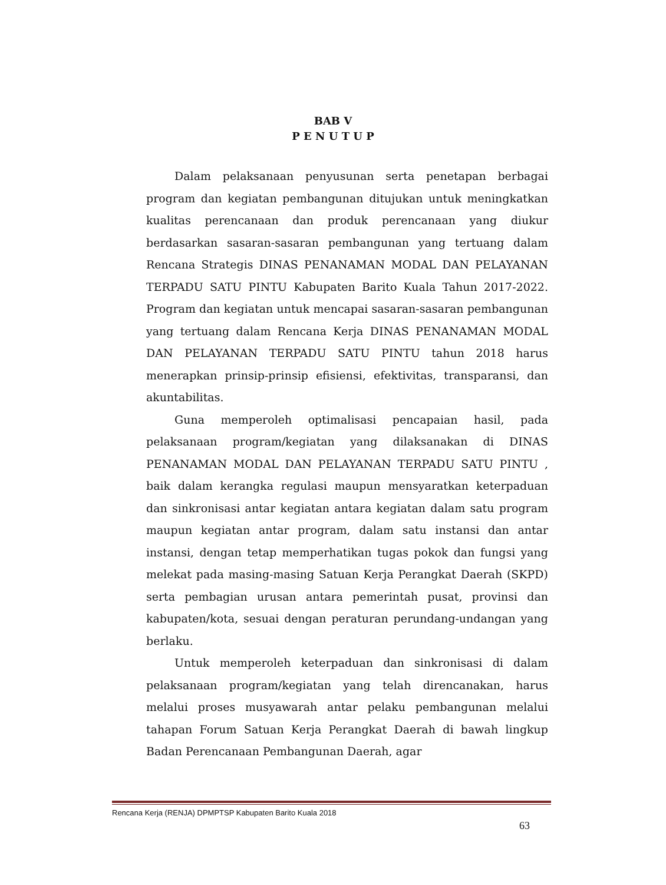BAB V
P E N U T U P
Dalam pelaksanaan penyusunan serta penetapan berbagai program dan kegiatan pembangunan ditujukan untuk meningkatkan kualitas perencanaan dan produk perencanaan yang diukur berdasarkan sasaran-sasaran pembangunan yang tertuang dalam Rencana Strategis DINAS PENANAMAN MODAL DAN PELAYANAN TERPADU SATU PINTU Kabupaten Barito Kuala Tahun 2017-2022. Program dan kegiatan untuk mencapai sasaran-sasaran pembangunan yang tertuang dalam Rencana Kerja DINAS PENANAMAN MODAL DAN PELAYANAN TERPADU SATU PINTU tahun 2018 harus menerapkan prinsip-prinsip efisiensi, efektivitas, transparansi, dan akuntabilitas.
Guna memperoleh optimalisasi pencapaian hasil, pada pelaksanaan program/kegiatan yang dilaksanakan di DINAS PENANAMAN MODAL DAN PELAYANAN TERPADU SATU PINTU , baik dalam kerangka regulasi maupun mensyaratkan keterpaduan dan sinkronisasi antar kegiatan antara kegiatan dalam satu program maupun kegiatan antar program, dalam satu instansi dan antar instansi, dengan tetap memperhatikan tugas pokok dan fungsi yang melekat pada masing-masing Satuan Kerja Perangkat Daerah (SKPD) serta pembagian urusan antara pemerintah pusat, provinsi dan kabupaten/kota, sesuai dengan peraturan perundang-undangan yang berlaku.
Untuk memperoleh keterpaduan dan sinkronisasi di dalam pelaksanaan program/kegiatan yang telah direncanakan, harus melalui proses musyawarah antar pelaku pembangunan melalui tahapan Forum Satuan Kerja Perangkat Daerah di bawah lingkup Badan Perencanaan Pembangunan Daerah, agar
Rencana Kerja (RENJA) DPMPTSP Kabupaten Barito Kuala 2018
63